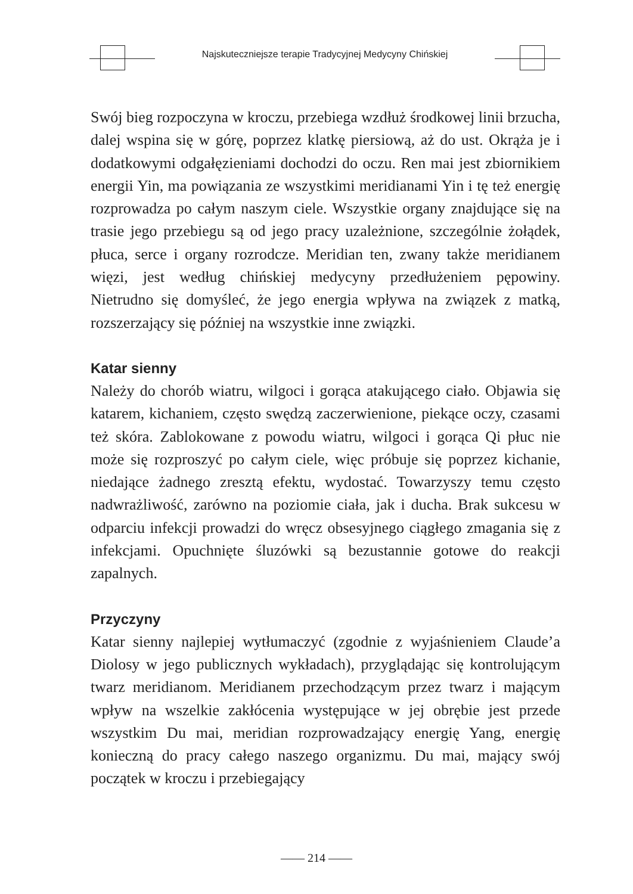Najskuteczniejsze terapie Tradycyjnej Medycyny Chińskiej
Swój bieg rozpoczyna w kroczu, przebiega wzdłuż środkowej linii brzucha, dalej wspina się w górę, poprzez klatkę piersiową, aż do ust. Okrąża je i dodatkowymi odgałęzieniami dochodzi do oczu. Ren mai jest zbiornikiem energii Yin, ma powiązania ze wszystkimi meridianami Yin i tę też energię rozprowadza po całym naszym ciele. Wszystkie organy znajdujące się na trasie jego przebiegu są od jego pracy uzależnione, szczególnie żołądek, płuca, serce i organy rozrodcze. Meridian ten, zwany także meridianem więzi, jest według chińskiej medycyny przedłużeniem pępowiny. Nietrudno się domyśleć, że jego energia wpływa na związek z matką, rozszerzający się później na wszystkie inne związki.
Katar sienny
Należy do chorób wiatru, wilgoci i gorąca atakującego ciało. Objawia się katarem, kichaniem, często swędzą zaczerwienione, piekące oczy, czasami też skóra. Zablokowane z powodu wiatru, wilgoci i gorąca Qi płuc nie może się rozproszyć po całym ciele, więc próbuje się poprzez kichanie, niedające żadnego zresztą efektu, wydostać. Towarzyszy temu często nadwrażliwość, zarówno na poziomie ciała, jak i ducha. Brak sukcesu w odparciu infekcji prowadzi do wręcz obsesyjnego ciągłego zmagania się z infekcjami. Opuchnięte śluzówki są bezustannie gotowe do reakcji zapalnych.
Przyczyny
Katar sienny najlepiej wytłumaczyć (zgodnie z wyjaśnieniem Claude’a Diolosy w jego publicznych wykładach), przyglądając się kontrolującym twarz meridianom. Meridianem przechodzącym przez twarz i mającym wpływ na wszelkie zakłócenia występujące w jej obrębie jest przede wszystkim Du mai, meridian rozprowadzający energię Yang, energię konieczną do pracy całego naszego organizmu. Du mai, mający swój początek w kroczu i przebiegający
—— 214 ——